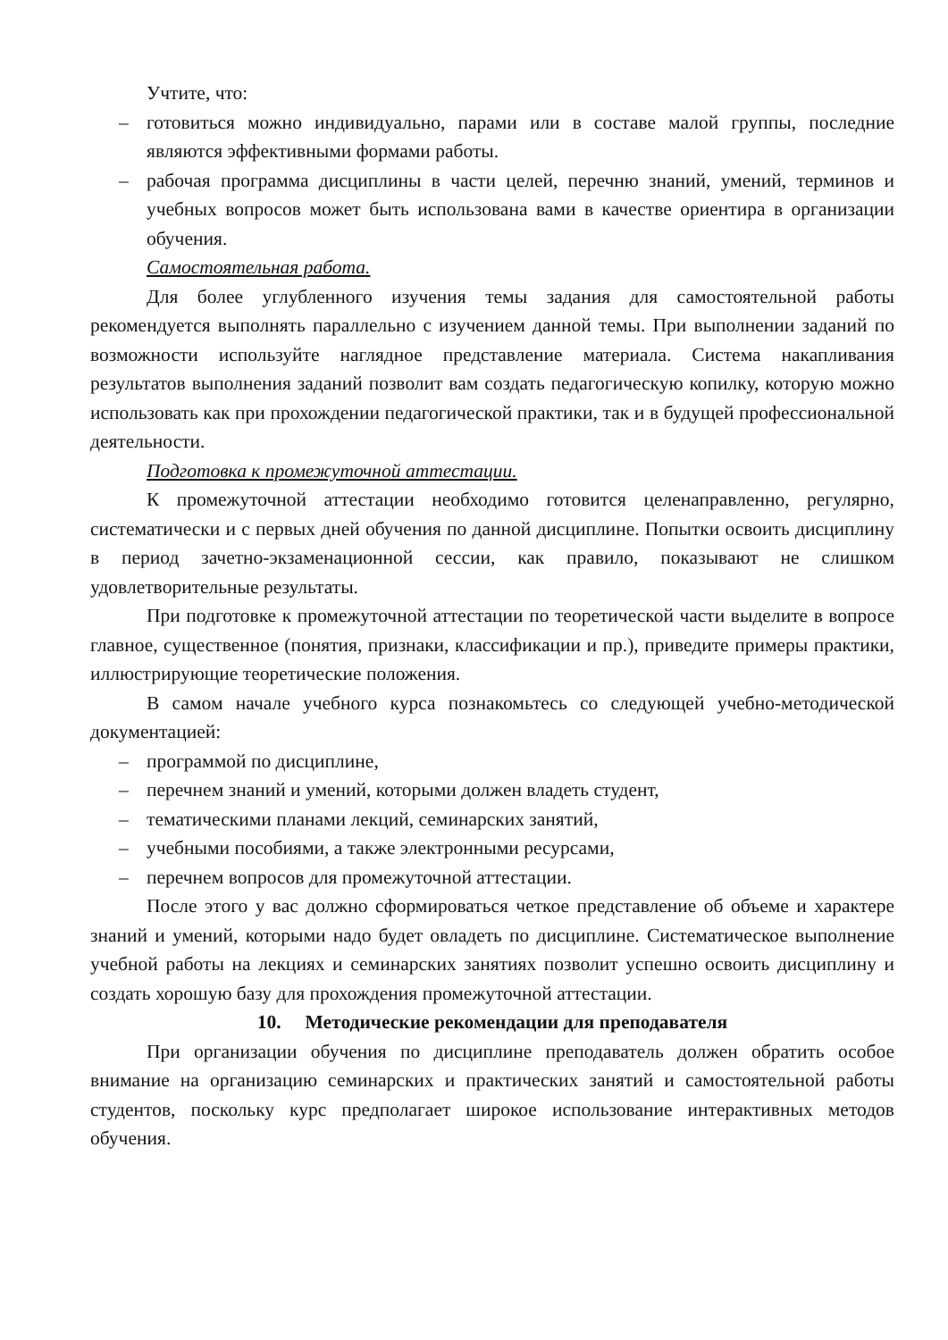Учтите, что:
– готовиться можно индивидуально, парами или в составе малой группы, последние являются эффективными формами работы.
– рабочая программа дисциплины в части целей, перечню знаний, умений, терминов и учебных вопросов может быть использована вами в качестве ориентира в организации обучения.
Самостоятельная работа.
Для более углубленного изучения темы задания для самостоятельной работы рекомендуется выполнять параллельно с изучением данной темы. При выполнении заданий по возможности используйте наглядное представление материала. Система накапливания результатов выполнения заданий позволит вам создать педагогическую копилку, которую можно использовать как при прохождении педагогической практики, так и в будущей профессиональной деятельности.
Подготовка к промежуточной аттестации.
К промежуточной аттестации необходимо готовится целенаправленно, регулярно, систематически и с первых дней обучения по данной дисциплине. Попытки освоить дисциплину в период зачетно-экзаменационной сессии, как правило, показывают не слишком удовлетворительные результаты.
При подготовке к промежуточной аттестации по теоретической части выделите в вопросе главное, существенное (понятия, признаки, классификации и пр.), приведите примеры практики, иллюстрирующие теоретические положения.
В самом начале учебного курса познакомьтесь со следующей учебно-методической документацией:
– программой по дисциплине,
– перечнем знаний и умений, которыми должен владеть студент,
– тематическими планами лекций, семинарских занятий,
– учебными пособиями, а также электронными ресурсами,
– перечнем вопросов для промежуточной аттестации.
После этого у вас должно сформироваться четкое представление об объеме и характере знаний и умений, которыми надо будет овладеть по дисциплине. Систематическое выполнение учебной работы на лекциях и семинарских занятиях позволит успешно освоить дисциплину и создать хорошую базу для прохождения промежуточной аттестации.
10. Методические рекомендации для преподавателя
При организации обучения по дисциплине преподаватель должен обратить особое внимание на организацию семинарских и практических занятий и самостоятельной работы студентов, поскольку курс предполагает широкое использование интерактивных методов обучения.